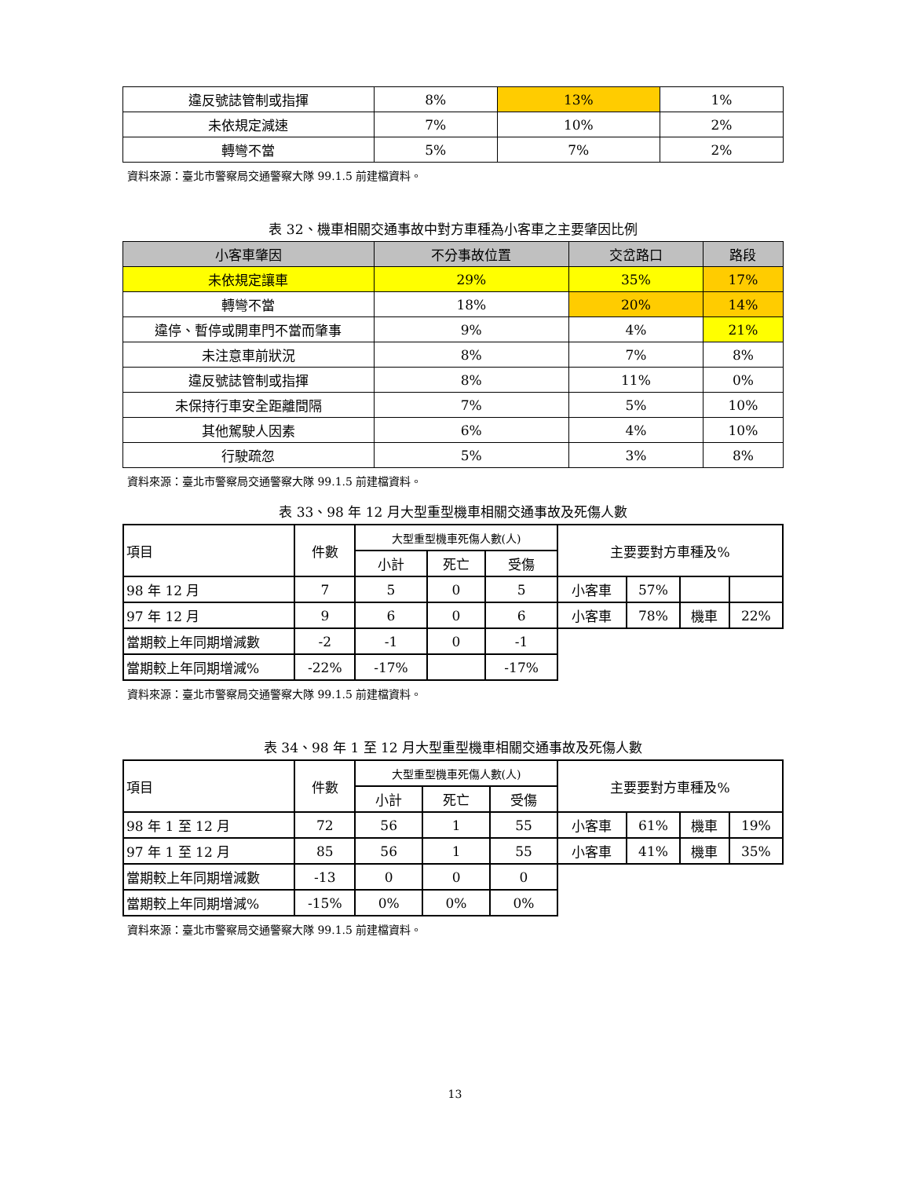| 違反號誌管制或指揮 | 8% | 13% | 1% |
| 未依規定減速 | 7% | 10% | 2% |
| 轉彎不當 | 5% | 7% | 2% |
資料來源：臺北市警察局交通警察大隊 99.1.5 前建檔資料。
表 32、機車相關交通事故中對方車種為小客車之主要肇因比例
| 小客車肇因 | 不分事故位置 | 交岔路口 | 路段 |
| --- | --- | --- | --- |
| 未依規定讓車 | 29% | 35% | 17% |
| 轉彎不當 | 18% | 20% | 14% |
| 違停、暫停或開車門不當而肇事 | 9% | 4% | 21% |
| 未注意車前狀況 | 8% | 7% | 8% |
| 違反號誌管制或指揮 | 8% | 11% | 0% |
| 未保持行車安全距離間隔 | 7% | 5% | 10% |
| 其他駕駛人因素 | 6% | 4% | 10% |
| 行駛疏忽 | 5% | 3% | 8% |
資料來源：臺北市警察局交通警察大隊 99.1.5 前建檔資料。
表 33、98 年 12 月大型重型機車相關交通事故及死傷人數
| 項目 | 件數 | 大型重型機車死傷人數(人) | | | 主要要對方車種及% | | | |
| | | 小計 | 死亡 | 受傷 | | | | |
| 98 年 12 月 | 7 | 5 | 0 | 5 | 小客車 | 57% | | |
| 97 年 12 月 | 9 | 6 | 0 | 6 | 小客車 | 78% | 機車 | 22% |
| 當期較上年同期增減數 | -2 | -1 | 0 | -1 | | | | |
| 當期較上年同期增減% | -22% | -17% | | -17% | | | | |
資料來源：臺北市警察局交通警察大隊 99.1.5 前建檔資料。
表 34、98 年 1 至 12 月大型重型機車相關交通事故及死傷人數
| 項目 | 件數 | 大型重型機車死傷人數(人) | | | 主要要對方車種及% | | | |
| | | 小計 | 死亡 | 受傷 | | | | |
| 98 年 1 至 12 月 | 72 | 56 | 1 | 55 | 小客車 | 61% | 機車 | 19% |
| 97 年 1 至 12 月 | 85 | 56 | 1 | 55 | 小客車 | 41% | 機車 | 35% |
| 當期較上年同期增減數 | -13 | 0 | 0 | 0 | | | | |
| 當期較上年同期增減% | -15% | 0% | 0% | 0% | | | | |
資料來源：臺北市警察局交通警察大隊 99.1.5 前建檔資料。
13